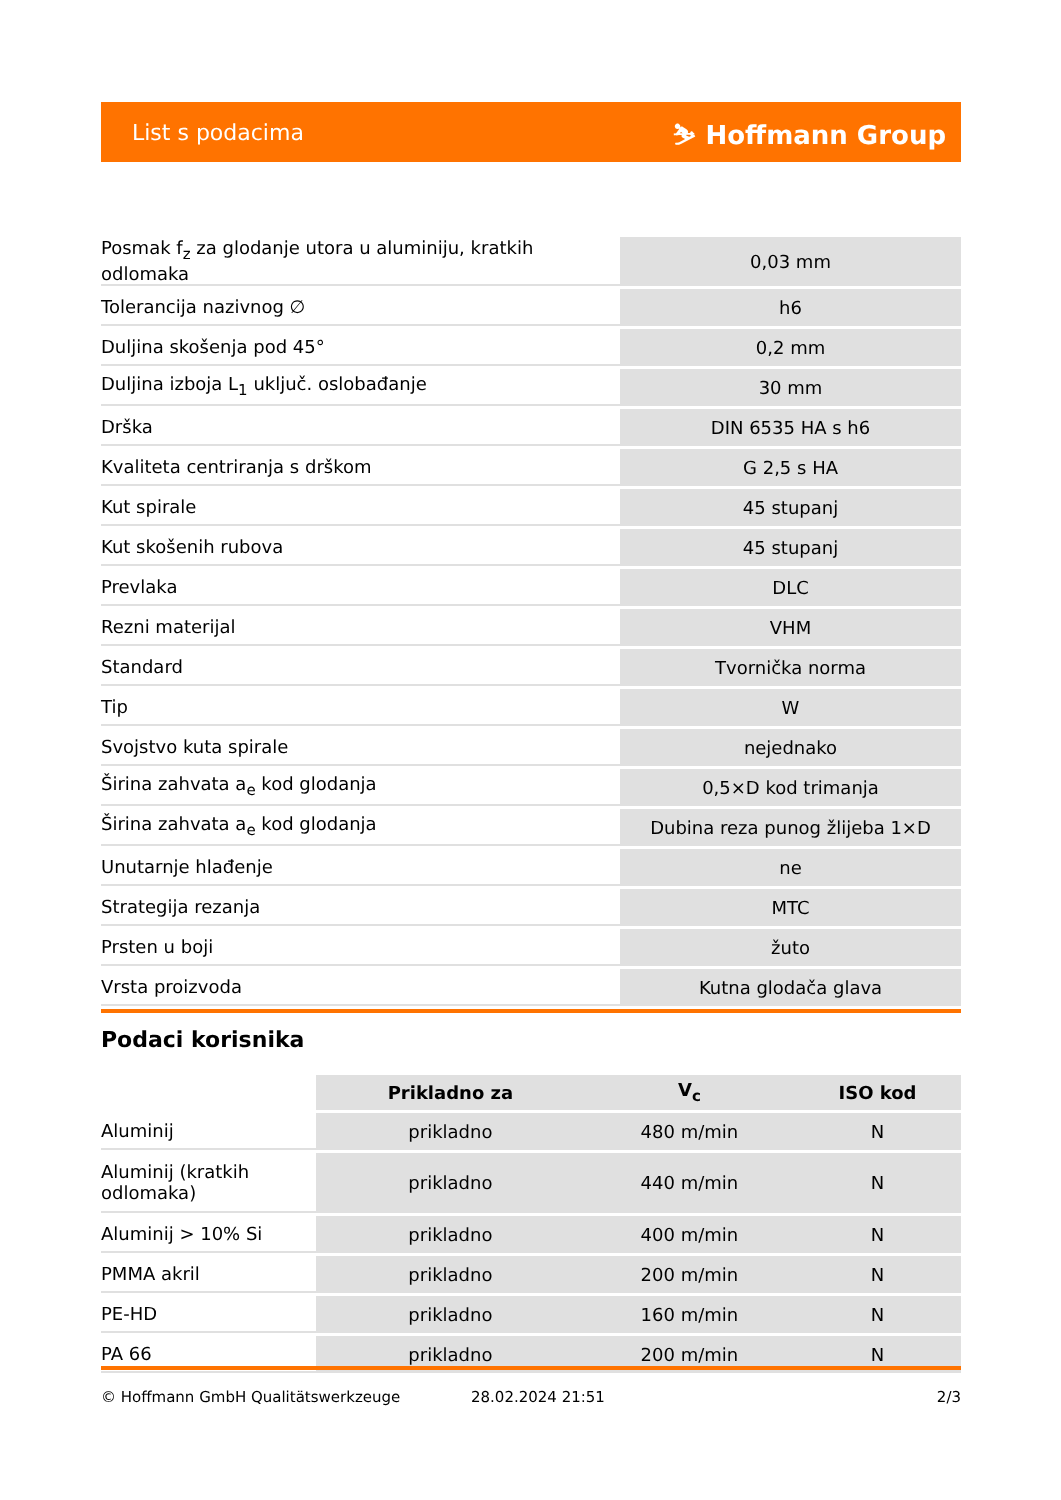List s podacima ⛷ Hoffmann Group
| Posmak f<sub>z</sub> za glodanje utora u aluminiju, kratkih odlomaka | 0,03 mm |
| Tolerancija nazivnog ∅ | h6 |
| Duljina skošenja pod 45° | 0,2 mm |
| Duljina izboja L<sub>1</sub> uključ. oslobađanje | 30 mm |
| Drška | DIN 6535 HA s h6 |
| Kvaliteta centriranja s drškom | G 2,5 s HA |
| Kut spirale | 45 stupanj |
| Kut skošenih rubova | 45 stupanj |
| Prevlaka | DLC |
| Rezni materijal | VHM |
| Standard | Tvornička norma |
| Tip | W |
| Svojstvo kuta spirale | nejednako |
| Širina zahvata a<sub>e</sub> kod glodanja | 0,5×D kod trimanja |
| Širina zahvata a<sub>e</sub> kod glodanja | Dubina reza punog žlijeba 1×D |
| Unutarnje hlađenje | ne |
| Strategija rezanja | MTC |
| Prsten u boji | žuto |
| Vrsta proizvoda | Kutna glodača glava |
Podaci korisnika
| | Prikladno za | V<sub>c</sub> | ISO kod |
| --- | --- | --- | --- |
| Aluminij | prikladno | 480 m/min | N |
| Aluminij (kratkih odlomaka) | prikladno | 440 m/min | N |
| Aluminij > 10% Si | prikladno | 400 m/min | N |
| PMMA akril | prikladno | 200 m/min | N |
| PE-HD | prikladno | 160 m/min | N |
| PA 66 | prikladno | 200 m/min | N |
© Hoffmann GmbH Qualitätswerkzeuge 28.02.2024 21:51 2/3